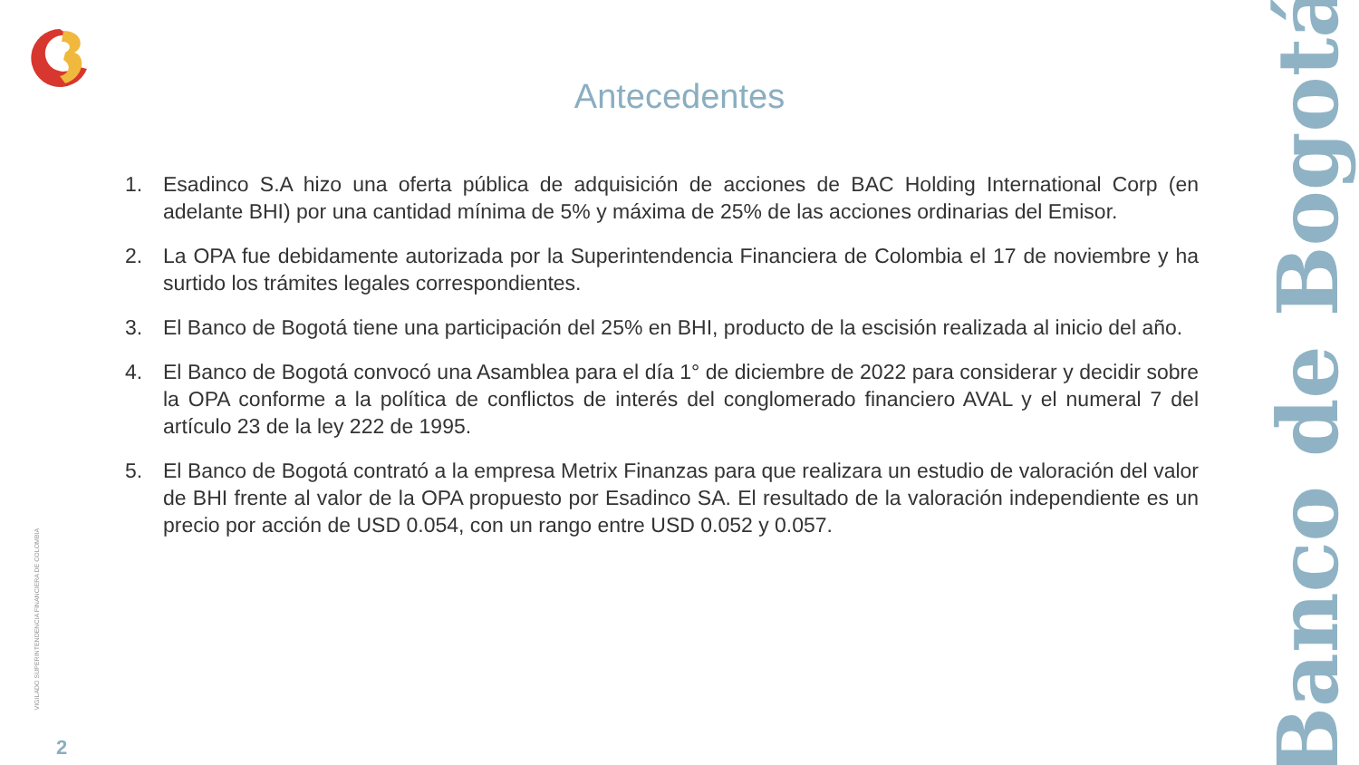Antecedentes
1. Esadinco S.A hizo una oferta pública de adquisición de acciones de BAC Holding International Corp (en adelante BHI) por una cantidad mínima de 5% y máxima de 25% de las acciones ordinarias del Emisor.
2. La OPA fue debidamente autorizada por la Superintendencia Financiera de Colombia el 17 de noviembre y ha surtido los trámites legales correspondientes.
3. El Banco de Bogotá tiene una participación del 25% en BHI, producto de la escisión realizada al inicio del año.
4. El Banco de Bogotá convocó una Asamblea para el día 1° de diciembre de 2022 para considerar y decidir sobre la OPA conforme a la política de conflictos de interés del conglomerado financiero AVAL y el numeral 7 del artículo 23 de la ley 222 de 1995.
5. El Banco de Bogotá contrató a la empresa Metrix Finanzas para que realizara un estudio de valoración del valor de BHI frente al valor de la OPA propuesto por Esadinco SA. El resultado de la valoración independiente es un precio por acción de USD 0.054, con un rango entre USD 0.052 y 0.057.
Banco de Bogotá
VIGILADO SUPERINTENDENCIA FINANCIERA DE COLOMBIA
2